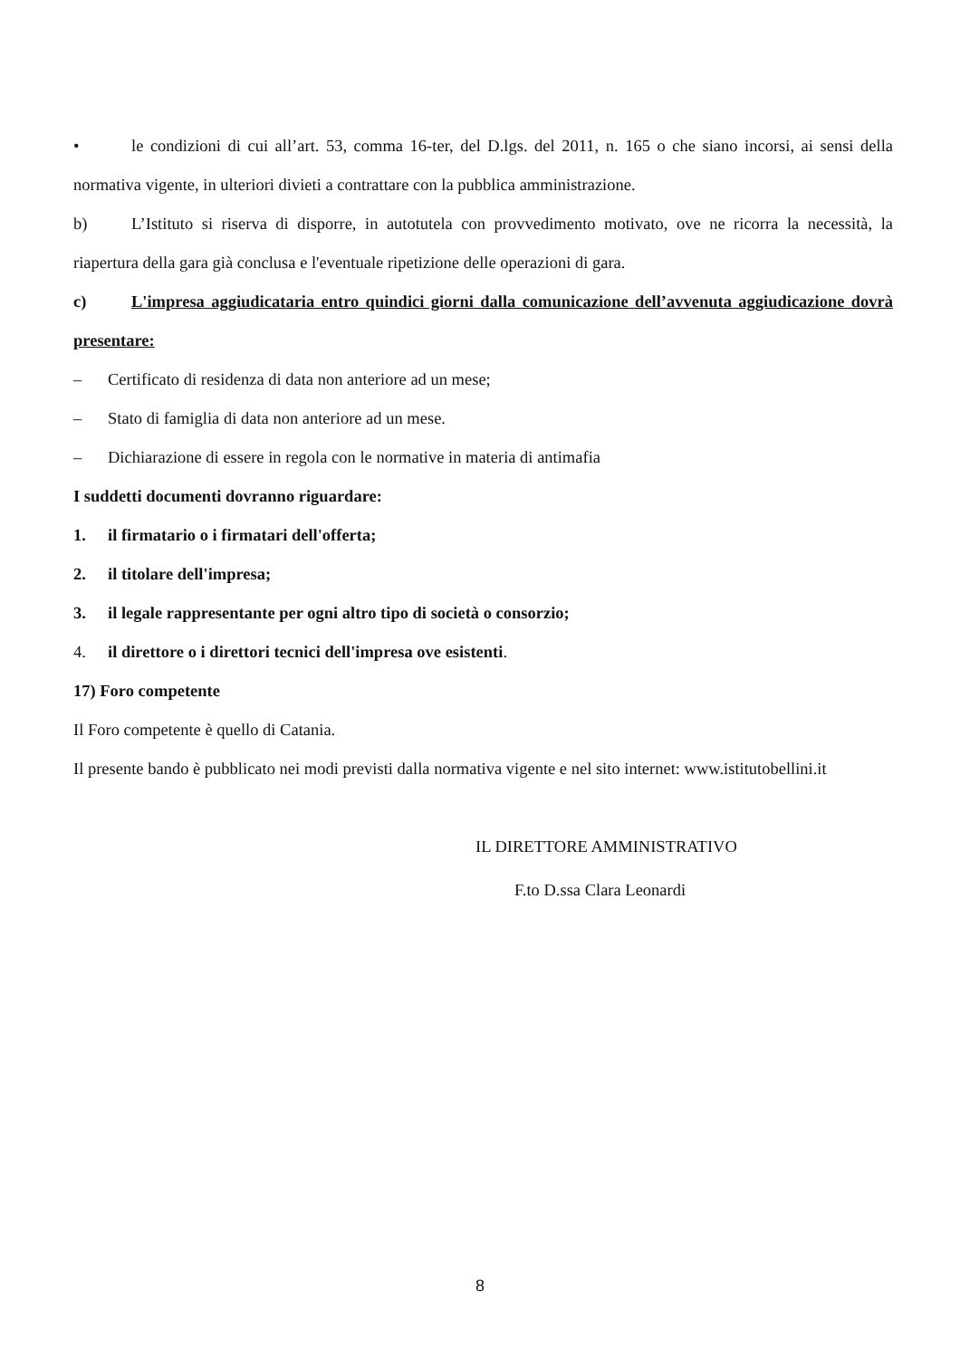• le condizioni di cui all’art. 53, comma 16-ter, del D.lgs. del 2011, n. 165 o che siano incorsi, ai sensi della normativa vigente, in ulteriori divieti a contrattare con la pubblica amministrazione.
b) L’Istituto si riserva di disporre, in autotutela con provvedimento motivato, ove ne ricorra la necessità, la riapertura della gara già conclusa e l'eventuale ripetizione delle operazioni di gara.
c) L'impresa aggiudicataria entro quindici giorni dalla comunicazione dell’avvenuta aggiudicazione dovrà presentare:
– Certificato di residenza di data non anteriore ad un mese;
– Stato di famiglia di data non anteriore ad un mese.
– Dichiarazione di essere in regola con le normative in materia di antimafia
I suddetti documenti dovranno riguardare:
1. il firmatario o i firmatari dell'offerta;
2. il titolare dell'impresa;
3. il legale rappresentante per ogni altro tipo di società o consorzio;
4. il direttore o i direttori tecnici dell'impresa ove esistenti.
17) Foro competente
Il Foro competente è quello di Catania.
Il presente bando è pubblicato nei modi previsti dalla normativa vigente e nel sito internet: www.istitutobellini.it
IL DIRETTORE AMMINISTRATIVO
F.to D.ssa Clara Leonardi
8